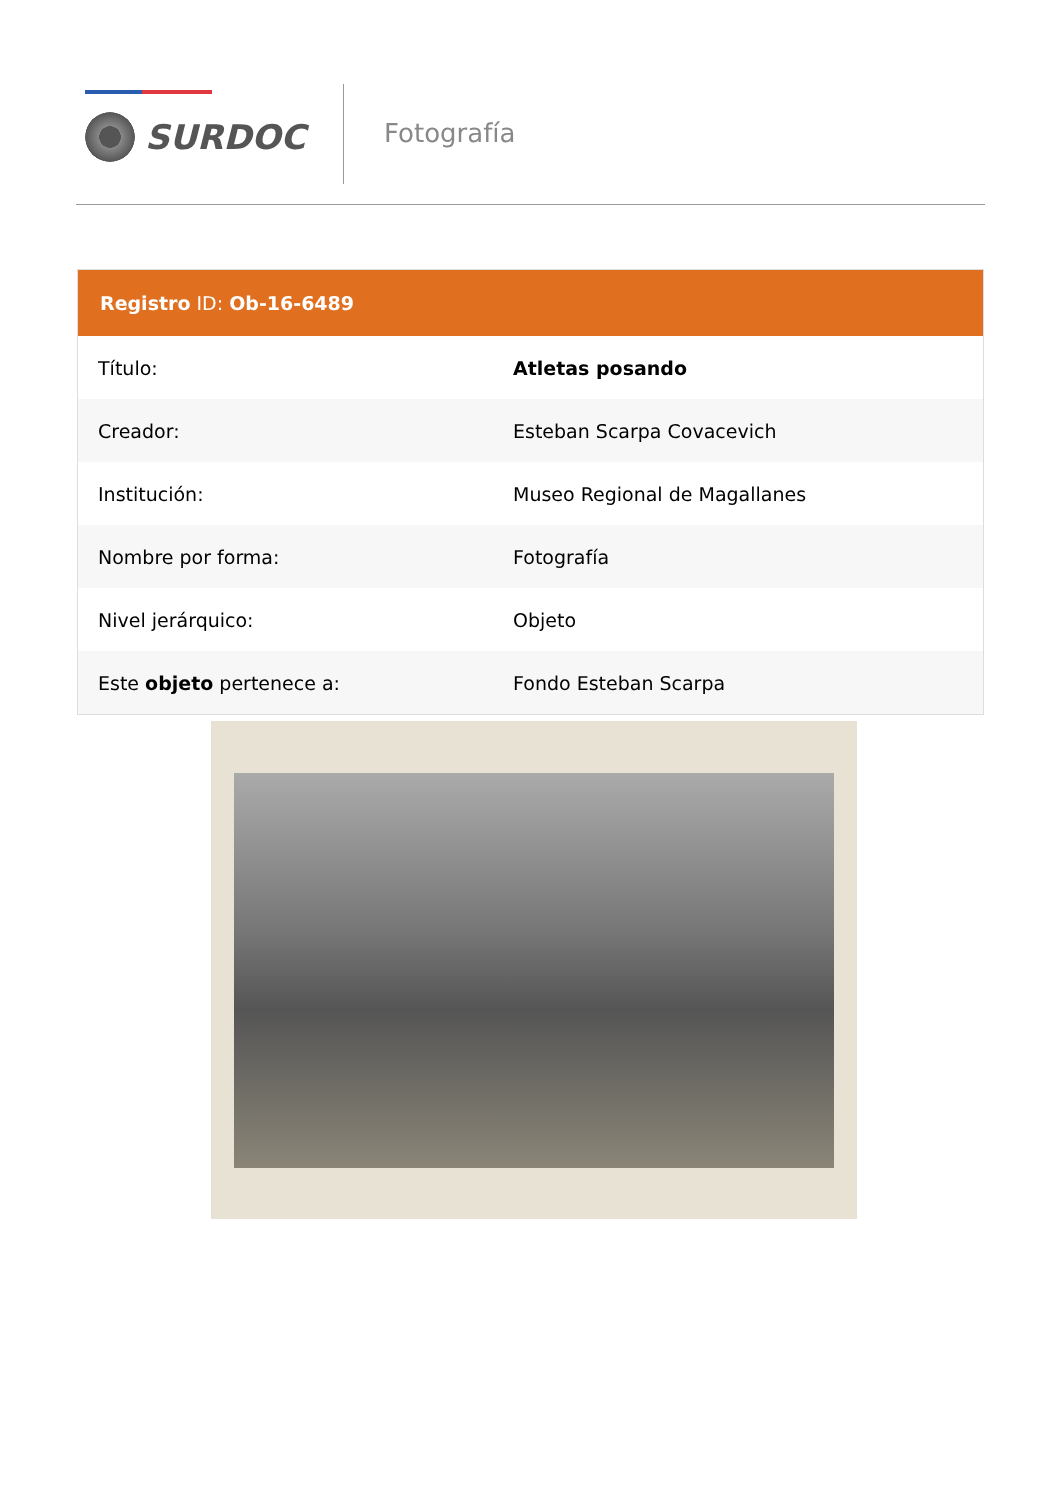SURDOC Fotografía
Registro ID: Ob-16-6489
| Título: | Atletas posando |
| Creador: | Esteban Scarpa Covacevich |
| Institución: | Museo Regional de Magallanes |
| Nombre por forma: | Fotografía |
| Nivel jerárquico: | Objeto |
| Este objeto pertenece a: | Fondo Esteban Scarpa |